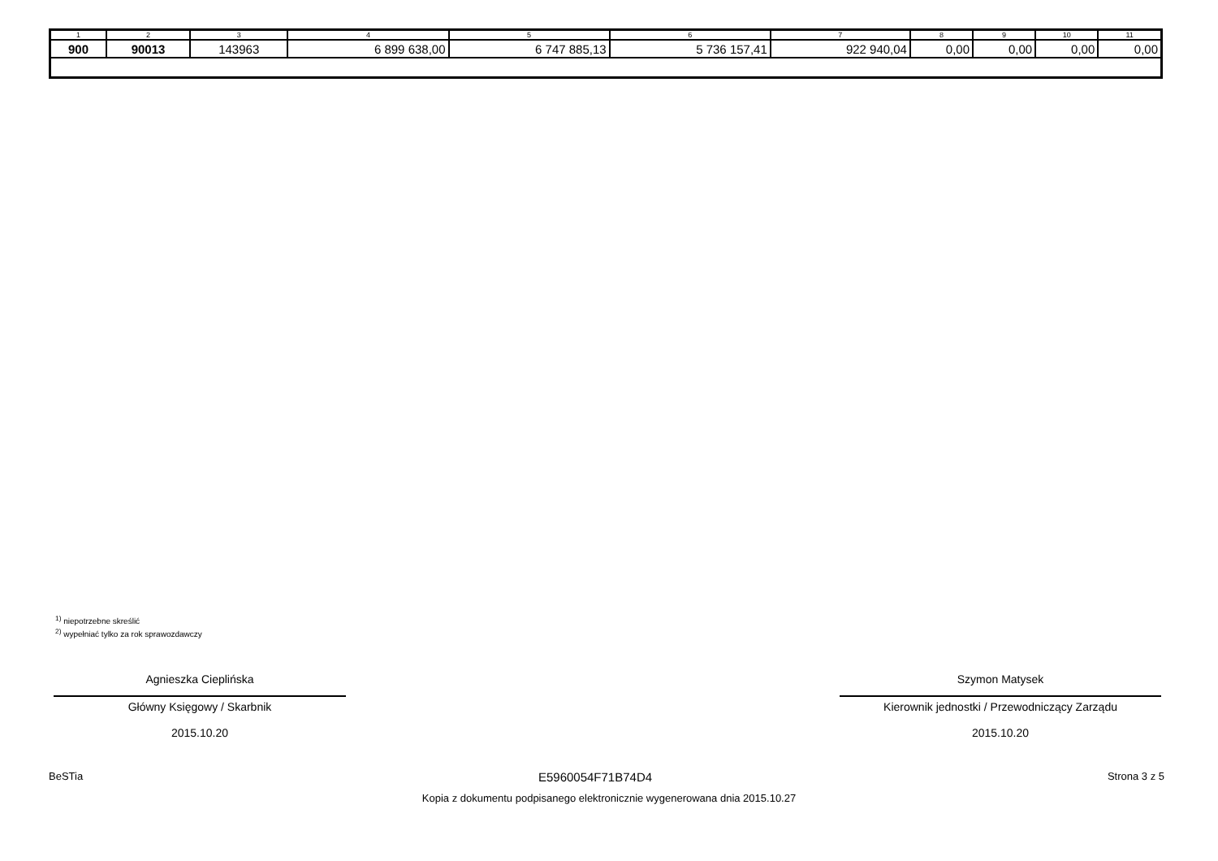| 1 | 2 | 3 | 4 | 5 | 6 | 7 | 8 | 9 | 10 | 11 |
| --- | --- | --- | --- | --- | --- | --- | --- | --- | --- | --- |
| 900 | 90013 | 143963 | 6 899 638,00 | 6 747 885,13 | 5 736 157,41 | 922 940,04 | 0,00 | 0,00 | 0,00 | 0,00 |
<sup>1)</sup> niepotrzebne skreślić
<sup>2)</sup> wypełniać tylko za rok sprawozdawczy
Agnieszka Cieplińska
Główny Księgowy / Skarbnik
2015.10.20
Szymon Matysek
Kierownik jednostki / Przewodniczący Zarządu
2015.10.20
BeSTia E5960054F71B74D4 Strona 3 z 5
Kopia z dokumentu podpisanego elektronicznie wygenerowana dnia 2015.10.27